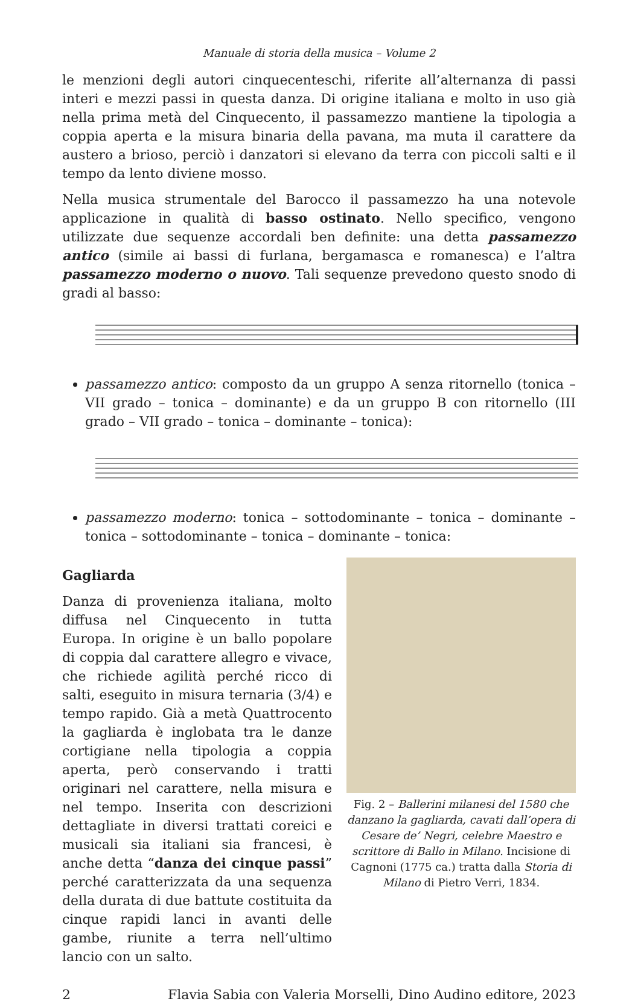Manuale di storia della musica – Volume 2
le menzioni degli autori cinquecenteschi, riferite all’alternanza di passi interi e mezzi passi in questa danza. Di origine italiana e molto in uso già nella prima metà del Cinquecento, il passamezzo mantiene la tipologia a coppia aperta e la misura binaria della pavana, ma muta il carattere da austero a brioso, perciò i danzatori si elevano da terra con piccoli salti e il tempo da lento diviene mosso.
Nella musica strumentale del Barocco il passamezzo ha una notevole applicazione in qualità di basso ostinato. Nello specifico, vengono utilizzate due sequenze accordali ben definite: una detta passamezzo antico (simile ai bassi di furlana, bergamasca e romanesca) e l’altra passamezzo moderno o nuovo. Tali sequenze prevedono questo snodo di gradi al basso:
passamezzo antico: composto da un gruppo A senza ritornello (tonica – VII grado – tonica – dominante) e da un gruppo B con ritornello (III grado – VII grado – tonica – dominante – tonica):
passamezzo moderno: tonica – sottodominante – tonica – dominante – tonica – sottodominante – tonica – dominante – tonica:
Gagliarda
Danza di provenienza italiana, molto diffusa nel Cinquecento in tutta Europa. In origine è un ballo popolare di coppia dal carattere allegro e vivace, che richiede agilità perché ricco di salti, eseguito in misura ternaria (3/4) e tempo rapido. Già a metà Quattrocento la gagliarda è inglobata tra le danze cortigiane nella tipologia a coppia aperta, però conservando i tratti originari nel carattere, nella misura e nel tempo. Inserita con descrizioni dettagliate in diversi trattati coreici e musicali sia italiani sia francesi, è anche detta “danza dei cinque passi” perché caratterizzata da una sequenza della durata di due battute costituita da cinque rapidi lanci in avanti delle gambe, riunite a terra nell’ultimo lancio con un salto.
Fig. 2 – Ballerini milanesi del 1580 che danzano la gagliarda, cavati dall’opera di Cesare de’ Negri, celebre Maestro e scrittore di Ballo in Milano. Incisione di Cagnoni (1775 ca.) tratta dalla Storia di Milano di Pietro Verri, 1834.
2 Flavia Sabia con Valeria Morselli, Dino Audino editore, 2023